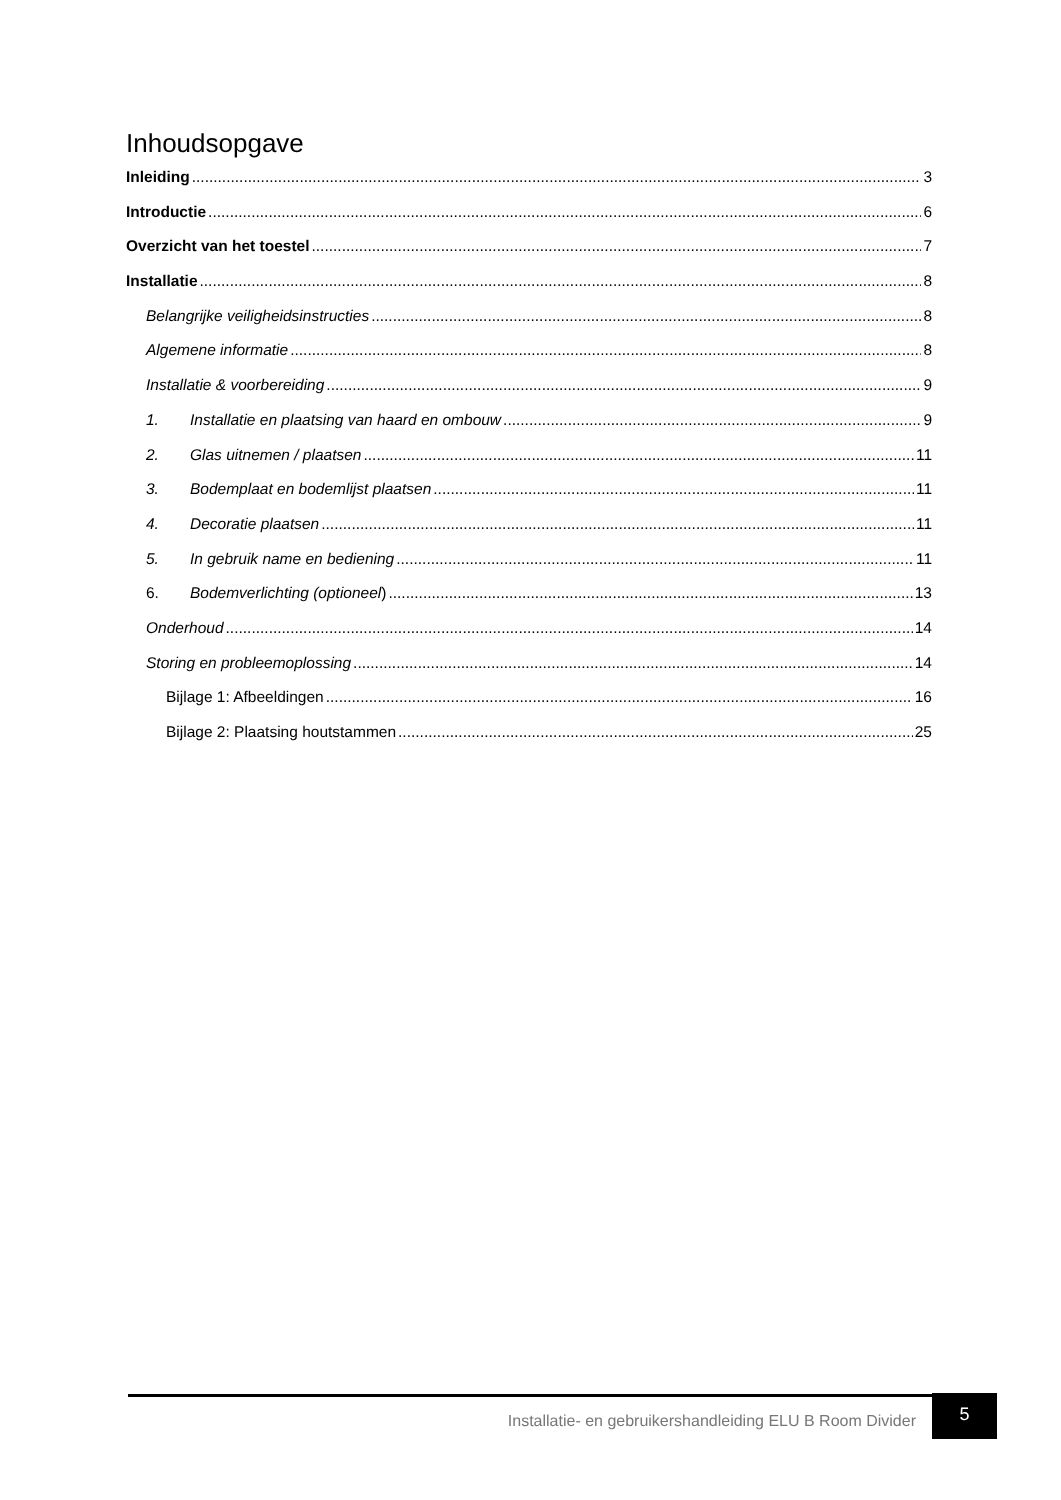Inhoudsopgave
Inleiding 3
Introductie 6
Overzicht van het toestel 7
Installatie 8
Belangrijke veiligheidsinstructies 8
Algemene informatie 8
Installatie & voorbereiding 9
1. Installatie en plaatsing van haard en ombouw 9
2. Glas uitnemen / plaatsen 11
3. Bodemplaat en bodemlijst plaatsen 11
4. Decoratie plaatsen 11
5. In gebruik name en bediening 11
6. Bodemverlichting (optioneel) 13
Onderhoud 14
Storing en probleemoplossing 14
Bijlage 1: Afbeeldingen 16
Bijlage 2: Plaatsing houtstammen 25
Installatie- en gebruikershandleiding ELU B Room Divider
5